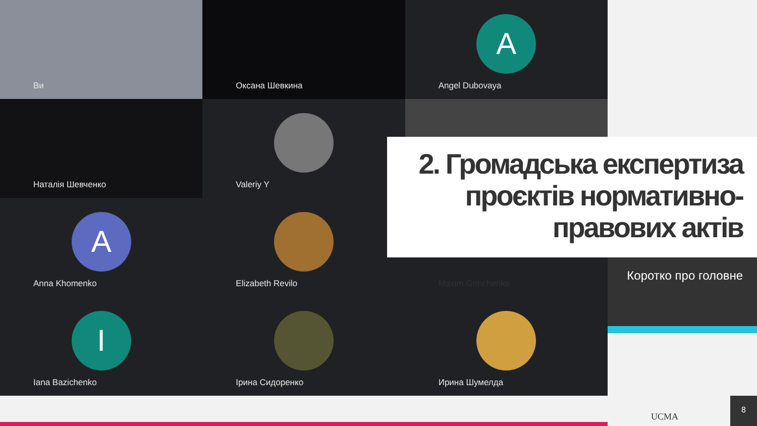Ви
Оксана Шевкина
A
Angel Dubovaya
Наталія Шевченко
Valeriy Y
A
Anna Khomenko
Elizabeth Revilo
Maxim Grinchenko
I
Iana Bazichenko
Ірина Сидоренко
Ирина Шумелда
2. Громадська експертиза проєктів нормативно-правових актів
Коротко про головне
UCMA
8